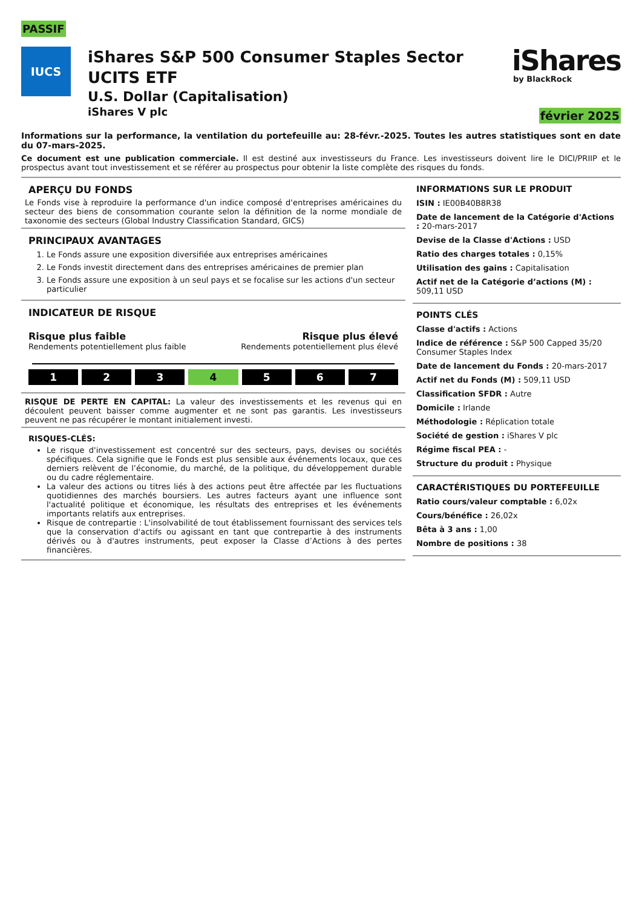PASSIF
IUCS
iShares S&P 500 Consumer Staples Sector UCITS ETF
U.S. Dollar (Capitalisation)
iShares V plc
iShares
by BlackRock
février 2025
Informations sur la performance, la ventilation du portefeuille au: 28-févr.-2025. Toutes les autres statistiques sont en date du 07-mars-2025.
Ce document est une publication commerciale. Il est destiné aux investisseurs du France. Les investisseurs doivent lire le DICI/PRIIP et le prospectus avant tout investissement et se référer au prospectus pour obtenir la liste complète des risques du fonds.
APERÇU DU FONDS
Le Fonds vise à reproduire la performance d'un indice composé d'entreprises américaines du secteur des biens de consommation courante selon la définition de la norme mondiale de taxonomie des secteurs (Global Industry Classification Standard, GICS)
PRINCIPAUX AVANTAGES
1. Le Fonds assure une exposition diversifiée aux entreprises américaines
2. Le Fonds investit directement dans des entreprises américaines de premier plan
3. Le Fonds assure une exposition à un seul pays et se focalise sur les actions d'un secteur particulier
INDICATEUR DE RISQUE
Risque plus faible
Rendements potentiellement plus faible
Risque plus élevé
Rendements potentiellement plus élevé
1 2 3 4 5 6 7
RISQUE DE PERTE EN CAPITAL: La valeur des investissements et les revenus qui en découlent peuvent baisser comme augmenter et ne sont pas garantis. Les investisseurs peuvent ne pas récupérer le montant initialement investi.
RISQUES-CLÉS:
Le risque d'investissement est concentré sur des secteurs, pays, devises ou sociétés spécifiques. Cela signifie que le Fonds est plus sensible aux événements locaux, que ces derniers relèvent de l’économie, du marché, de la politique, du développement durable ou du cadre réglementaire.
La valeur des actions ou titres liés à des actions peut être affectée par les fluctuations quotidiennes des marchés boursiers. Les autres facteurs ayant une influence sont l'actualité politique et économique, les résultats des entreprises et les événements importants relatifs aux entreprises.
Risque de contrepartie : L'insolvabilité de tout établissement fournissant des services tels que la conservation d'actifs ou agissant en tant que contrepartie à des instruments dérivés ou à d'autres instruments, peut exposer la Classe d’Actions à des pertes financières.
INFORMATIONS SUR LE PRODUIT
ISIN : IE00B40B8R38
Date de lancement de la Catégorie d'Actions : 20-mars-2017
Devise de la Classe d'Actions : USD
Ratio des charges totales : 0,15%
Utilisation des gains : Capitalisation
Actif net de la Catégorie d’actions (M) : 509,11 USD
POINTS CLÉS
Classe d'actifs : Actions
Indice de référence : S&P 500 Capped 35/20 Consumer Staples Index
Date de lancement du Fonds : 20-mars-2017
Actif net du Fonds (M) : 509,11 USD
Classification SFDR : Autre
Domicile : Irlande
Méthodologie : Réplication totale
Société de gestion : iShares V plc
Régime fiscal PEA : -
Structure du produit : Physique
CARACTÉRISTIQUES DU PORTEFEUILLE
Ratio cours/valeur comptable : 6,02x
Cours/bénéfice : 26,02x
Bêta à 3 ans : 1,00
Nombre de positions : 38